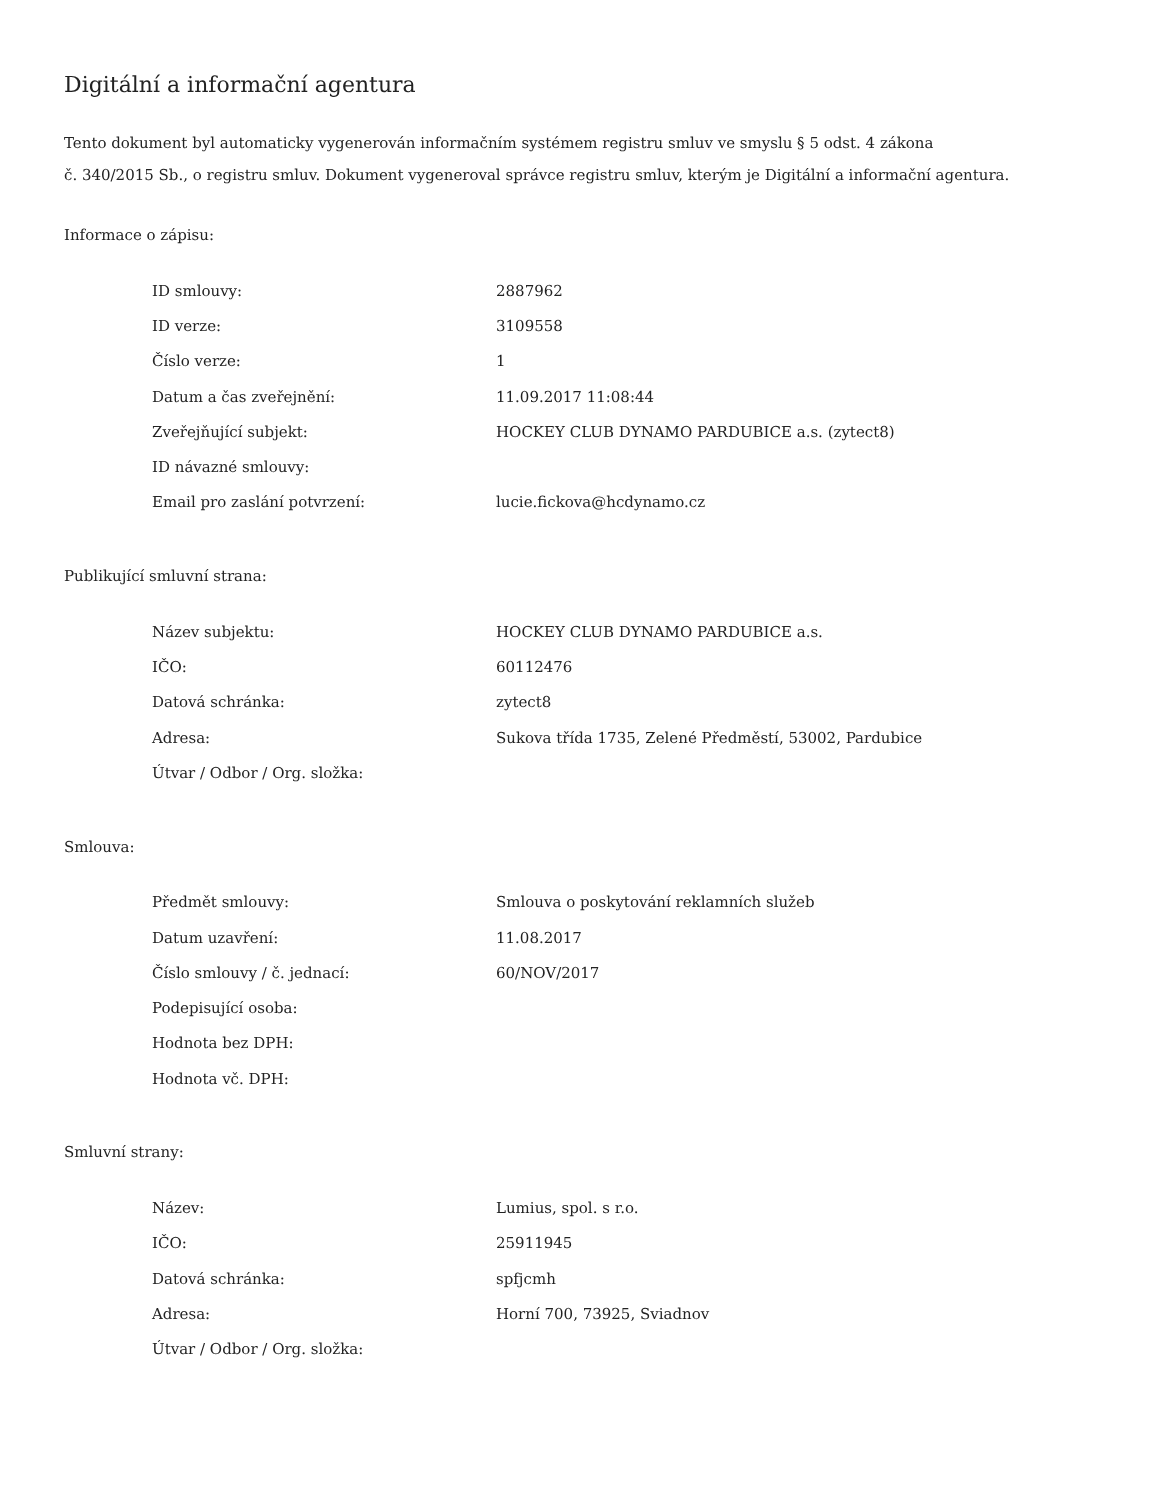Digitální a informační agentura
Tento dokument byl automaticky vygenerován informačním systémem registru smluv ve smyslu § 5 odst. 4 zákona
č. 340/2015 Sb., o registru smluv. Dokument vygeneroval správce registru smluv, kterým je Digitální a informační agentura.
Informace o zápisu:
| ID smlouvy: | 2887962 |
| ID verze: | 3109558 |
| Číslo verze: | 1 |
| Datum a čas zveřejnění: | 11.09.2017 11:08:44 |
| Zveřejňující subjekt: | HOCKEY CLUB DYNAMO PARDUBICE a.s. (zytect8) |
| ID návazné smlouvy: | |
| Email pro zaslání potvrzení: | lucie.fickova@hcdynamo.cz |
Publikující smluvní strana:
| Název subjektu: | HOCKEY CLUB DYNAMO PARDUBICE a.s. |
| IČO: | 60112476 |
| Datová schránka: | zytect8 |
| Adresa: | Sukova třída 1735, Zelené Předměstí, 53002, Pardubice |
| Útvar / Odbor / Org. složka: | |
Smlouva:
| Předmět smlouvy: | Smlouva o poskytování reklamních služeb |
| Datum uzavření: | 11.08.2017 |
| Číslo smlouvy / č. jednací: | 60/NOV/2017 |
| Podepisující osoba: | |
| Hodnota bez DPH: | |
| Hodnota vč. DPH: | |
Smluvní strany:
| Název: | Lumius, spol. s r.o. |
| IČO: | 25911945 |
| Datová schránka: | spfjcmh |
| Adresa: | Horní 700, 73925, Sviadnov |
| Útvar / Odbor / Org. složka: | |